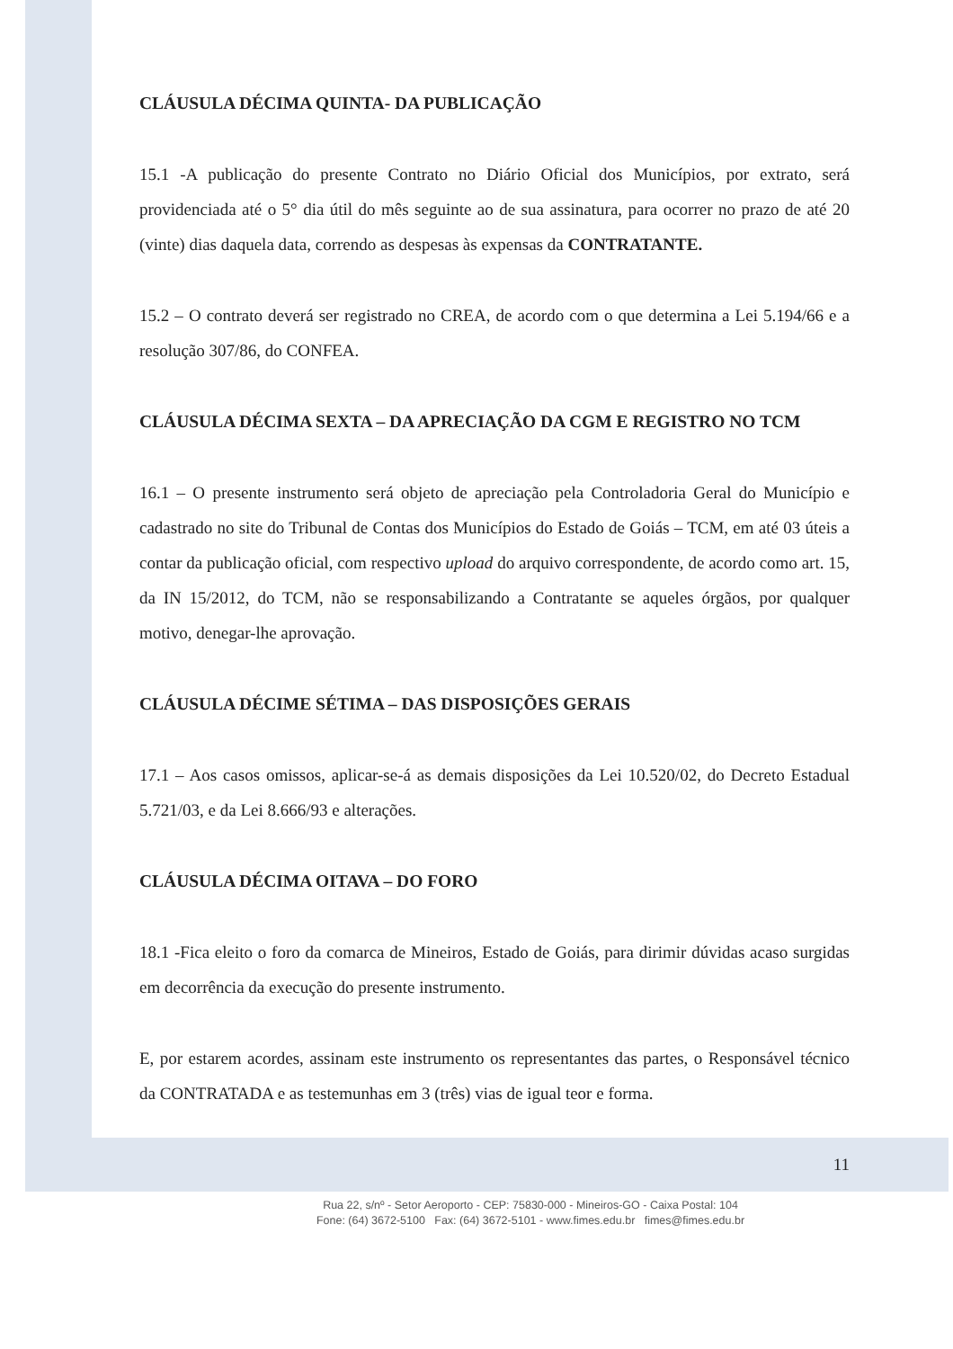CLÁUSULA DÉCIMA QUINTA- DA PUBLICAÇÃO
15.1 -A publicação do presente Contrato no Diário Oficial dos Municípios, por extrato, será providenciada até o 5° dia útil do mês seguinte ao de sua assinatura, para ocorrer no prazo de até 20 (vinte) dias daquela data, correndo as despesas às expensas da CONTRATANTE.
15.2 – O contrato deverá ser registrado no CREA, de acordo com o que determina a Lei 5.194/66 e a resolução 307/86, do CONFEA.
CLÁUSULA DÉCIMA SEXTA – DA APRECIAÇÃO DA CGM E REGISTRO NO TCM
16.1 – O presente instrumento será objeto de apreciação pela Controladoria Geral do Município e cadastrado no site do Tribunal de Contas dos Municípios do Estado de Goiás – TCM, em até 03 úteis a contar da publicação oficial, com respectivo upload do arquivo correspondente, de acordo como art. 15, da IN 15/2012, do TCM, não se responsabilizando a Contratante se aqueles órgãos, por qualquer motivo, denegar-lhe aprovação.
CLÁUSULA DÉCIME SÉTIMA – DAS DISPOSIÇÕES GERAIS
17.1 – Aos casos omissos, aplicar-se-á as demais disposições da Lei 10.520/02, do Decreto Estadual 5.721/03, e da Lei 8.666/93 e alterações.
CLÁUSULA DÉCIMA OITAVA – DO FORO
18.1 -Fica eleito o foro da comarca de Mineiros, Estado de Goiás, para dirimir dúvidas acaso surgidas em decorrência da execução do presente instrumento.
E, por estarem acordes, assinam este instrumento os representantes das partes, o Responsável técnico da CONTRATADA e as testemunhas em 3 (três) vias de igual teor e forma.
11
Rua 22, s/nº - Setor Aeroporto - CEP: 75830-000 - Mineiros-GO - Caixa Postal: 104
Fone: (64) 3672-5100 Fax: (64) 3672-5101 - www.fimes.edu.br fimes@fimes.edu.br